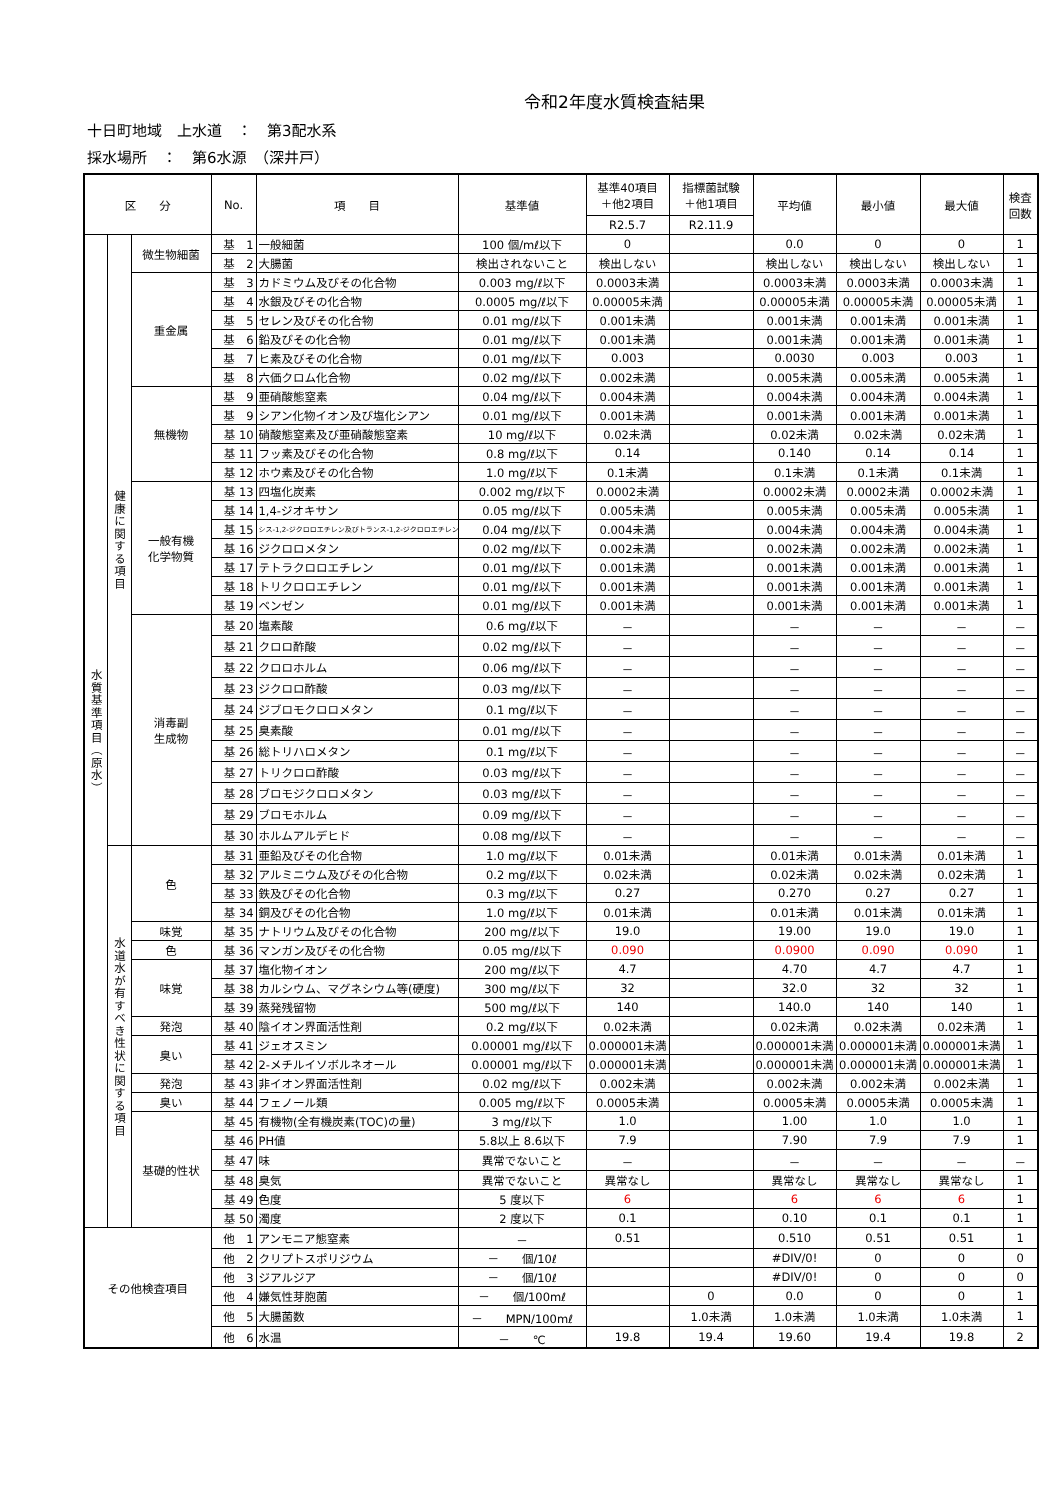令和2年度水質検査結果
十日町地域　上水道　：　第3配水系
採水場所　：　第6水源　（深井戸）
| 区 分 | | | No. | 項 目 | 基準値 | 基準40項目 ＋他2項目 | 指標菌試験 ＋他1項目 | 平均値 | 最小値 | 最大値 | 検査 回数 |
| --- | --- | --- | --- | --- | --- | --- | --- | --- | --- | --- | --- |
| | | | | | | R2.5.7 | R2.11.9 | | | | |
| 水質基準項目（原水） | 健康に関する項目 | 微生物細菌 | 基 1 | 一般細菌 | 100 個/mℓ以下 | 0 | | 0.0 | 0 | 0 | 1 |
| | | | 基 2 | 大腸菌 | 検出されないこと | 検出しない | | 検出しない | 検出しない | 検出しない | 1 |
| | | 重金属 | 基 3 | カドミウム及びその化合物 | 0.003 mg/ℓ以下 | 0.0003未満 | | 0.0003未満 | 0.0003未満 | 0.0003未満 | 1 |
| | | | 基 4 | 水銀及びその化合物 | 0.0005 mg/ℓ以下 | 0.00005未満 | | 0.00005未満 | 0.00005未満 | 0.00005未満 | 1 |
| | | | 基 5 | セレン及びその化合物 | 0.01 mg/ℓ以下 | 0.001未満 | | 0.001未満 | 0.001未満 | 0.001未満 | 1 |
| | | | 基 6 | 鉛及びその化合物 | 0.01 mg/ℓ以下 | 0.001未満 | | 0.001未満 | 0.001未満 | 0.001未満 | 1 |
| | | | 基 7 | ヒ素及びその化合物 | 0.01 mg/ℓ以下 | 0.003 | | 0.0030 | 0.003 | 0.003 | 1 |
| | | | 基 8 | 六価クロム化合物 | 0.02 mg/ℓ以下 | 0.002未満 | | 0.005未満 | 0.005未満 | 0.005未満 | 1 |
| | | 無機物 | 基 9 | 亜硝酸態窒素 | 0.04 mg/ℓ以下 | 0.004未満 | | 0.004未満 | 0.004未満 | 0.004未満 | 1 |
| | | | 基 9 | シアン化物イオン及び塩化シアン | 0.01 mg/ℓ以下 | 0.001未満 | | 0.001未満 | 0.001未満 | 0.001未満 | 1 |
| | | | 基 10 | 硝酸態窒素及び亜硝酸態窒素 | 10 mg/ℓ以下 | 0.02未満 | | 0.02未満 | 0.02未満 | 0.02未満 | 1 |
| | | | 基 11 | フッ素及びその化合物 | 0.8 mg/ℓ以下 | 0.14 | | 0.140 | 0.14 | 0.14 | 1 |
| | | | 基 12 | ホウ素及びその化合物 | 1.0 mg/ℓ以下 | 0.1未満 | | 0.1未満 | 0.1未満 | 0.1未満 | 1 |
| | | 一般有機 化学物質 | 基 13 | 四塩化炭素 | 0.002 mg/ℓ以下 | 0.0002未満 | | 0.0002未満 | 0.0002未満 | 0.0002未満 | 1 |
| | | | 基 14 | 1,4-ジオキサン | 0.05 mg/ℓ以下 | 0.005未満 | | 0.005未満 | 0.005未満 | 0.005未満 | 1 |
| | | | 基 15 | シス-1,2-ジクロロエチレン及びトランス-1,2-ジクロロエチレン | 0.04 mg/ℓ以下 | 0.004未満 | | 0.004未満 | 0.004未満 | 0.004未満 | 1 |
| | | | 基 16 | ジクロロメタン | 0.02 mg/ℓ以下 | 0.002未満 | | 0.002未満 | 0.002未満 | 0.002未満 | 1 |
| | | | 基 17 | テトラクロロエチレン | 0.01 mg/ℓ以下 | 0.001未満 | | 0.001未満 | 0.001未満 | 0.001未満 | 1 |
| | | | 基 18 | トリクロロエチレン | 0.01 mg/ℓ以下 | 0.001未満 | | 0.001未満 | 0.001未満 | 0.001未満 | 1 |
| | | | 基 19 | ベンゼン | 0.01 mg/ℓ以下 | 0.001未満 | | 0.001未満 | 0.001未満 | 0.001未満 | 1 |
| | | 消毒副 生成物 | 基 20 | 塩素酸 | 0.6 mg/ℓ以下 | － | | － | － | － | － |
| | | | 基 21 | クロロ酢酸 | 0.02 mg/ℓ以下 | － | | － | － | － | － |
| | | | 基 22 | クロロホルム | 0.06 mg/ℓ以下 | － | | － | － | － | － |
| | | | 基 23 | ジクロロ酢酸 | 0.03 mg/ℓ以下 | － | | － | － | － | － |
| | | | 基 24 | ジブロモクロロメタン | 0.1 mg/ℓ以下 | － | | － | － | － | － |
| | | | 基 25 | 臭素酸 | 0.01 mg/ℓ以下 | － | | － | － | － | － |
| | | | 基 26 | 総トリハロメタン | 0.1 mg/ℓ以下 | － | | － | － | － | － |
| | | | 基 27 | トリクロロ酢酸 | 0.03 mg/ℓ以下 | － | | － | － | － | － |
| | | | 基 28 | ブロモジクロロメタン | 0.03 mg/ℓ以下 | － | | － | － | － | － |
| | | | 基 29 | ブロモホルム | 0.09 mg/ℓ以下 | － | | － | － | － | － |
| | | | 基 30 | ホルムアルデヒド | 0.08 mg/ℓ以下 | － | | － | － | － | － |
| | 水道水が有すべき性状に関する項目 | 色 | 基 31 | 亜鉛及びその化合物 | 1.0 mg/ℓ以下 | 0.01未満 | | 0.01未満 | 0.01未満 | 0.01未満 | 1 |
| | | | 基 32 | アルミニウム及びその化合物 | 0.2 mg/ℓ以下 | 0.02未満 | | 0.02未満 | 0.02未満 | 0.02未満 | 1 |
| | | | 基 33 | 鉄及びその化合物 | 0.3 mg/ℓ以下 | 0.27 | | 0.270 | 0.27 | 0.27 | 1 |
| | | | 基 34 | 銅及びその化合物 | 1.0 mg/ℓ以下 | 0.01未満 | | 0.01未満 | 0.01未満 | 0.01未満 | 1 |
| | | 味覚 | 基 35 | ナトリウム及びその化合物 | 200 mg/ℓ以下 | 19.0 | | 19.00 | 19.0 | 19.0 | 1 |
| | | 色 | 基 36 | マンガン及びその化合物 | 0.05 mg/ℓ以下 | 0.090 | | 0.0900 | 0.090 | 0.090 | 1 |
| | | 味覚 | 基 37 | 塩化物イオン | 200 mg/ℓ以下 | 4.7 | | 4.70 | 4.7 | 4.7 | 1 |
| | | | 基 38 | カルシウム、マグネシウム等(硬度) | 300 mg/ℓ以下 | 32 | | 32.0 | 32 | 32 | 1 |
| | | | 基 39 | 蒸発残留物 | 500 mg/ℓ以下 | 140 | | 140.0 | 140 | 140 | 1 |
| | | 発泡 | 基 40 | 陰イオン界面活性剤 | 0.2 mg/ℓ以下 | 0.02未満 | | 0.02未満 | 0.02未満 | 0.02未満 | 1 |
| | | 臭い | 基 41 | ジェオスミン | 0.00001 mg/ℓ以下 | 0.000001未満 | | 0.000001未満 | 0.000001未満 | 0.000001未満 | 1 |
| | | | 基 42 | 2-メチルイソボルネオール | 0.00001 mg/ℓ以下 | 0.000001未満 | | 0.000001未満 | 0.000001未満 | 0.000001未満 | 1 |
| | | 発泡 | 基 43 | 非イオン界面活性剤 | 0.02 mg/ℓ以下 | 0.002未満 | | 0.002未満 | 0.002未満 | 0.002未満 | 1 |
| | | 臭い | 基 44 | フェノール類 | 0.005 mg/ℓ以下 | 0.0005未満 | | 0.0005未満 | 0.0005未満 | 0.0005未満 | 1 |
| | | 基礎的性状 | 基 45 | 有機物(全有機炭素(TOC)の量) | 3 mg/ℓ以下 | 1.0 | | 1.00 | 1.0 | 1.0 | 1 |
| | | | 基 46 | PH値 | 5.8以上 8.6以下 | 7.9 | | 7.90 | 7.9 | 7.9 | 1 |
| | | | 基 47 | 味 | 異常でないこと | － | | － | － | － | － |
| | | | 基 48 | 臭気 | 異常でないこと | 異常なし | | 異常なし | 異常なし | 異常なし | 1 |
| | | | 基 49 | 色度 | 5 度以下 | 6 | | 6 | 6 | 6 | 1 |
| | | | 基 50 | 濁度 | 2 度以下 | 0.1 | | 0.10 | 0.1 | 0.1 | 1 |
| その他検査項目 | | | 他 1 | アンモニア態窒素 | － | 0.51 | | 0.510 | 0.51 | 0.51 | 1 |
| | | | 他 2 | クリプトスポリジウム | － 個/10ℓ | | | #DIV/0! | 0 | 0 | 0 |
| | | | 他 3 | ジアルジア | － 個/10ℓ | | | #DIV/0! | 0 | 0 | 0 |
| | | | 他 4 | 嫌気性芽胞菌 | － 個/100mℓ | | 0 | 0.0 | 0 | 0 | 1 |
| | | | 他 5 | 大腸菌数 | － MPN/100mℓ | | 1.0未満 | 1.0未満 | 1.0未満 | 1.0未満 | 1 |
| | | | 他 6 | 水温 | － ℃ | 19.8 | 19.4 | 19.60 | 19.4 | 19.8 | 2 |